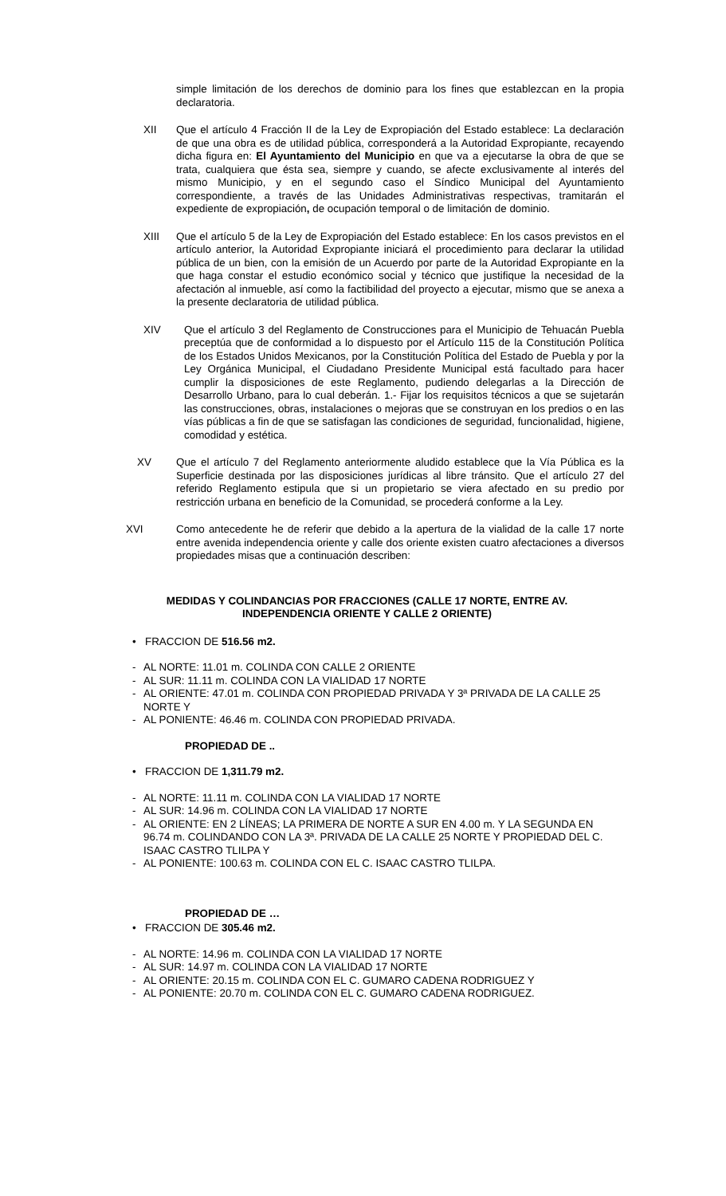simple limitación de los derechos de dominio para los fines que establezcan en la propia declaratoria.
XII Que el artículo 4 Fracción II de la Ley de Expropiación del Estado establece: La declaración de que una obra es de utilidad pública, corresponderá a la Autoridad Expropiante, recayendo dicha figura en: El Ayuntamiento del Municipio en que va a ejecutarse la obra de que se trata, cualquiera que ésta sea, siempre y cuando, se afecte exclusivamente al interés del mismo Municipio, y en el segundo caso el Síndico Municipal del Ayuntamiento correspondiente, a través de las Unidades Administrativas respectivas, tramitarán el expediente de expropiación, de ocupación temporal o de limitación de dominio.
XIII Que el artículo 5 de la Ley de Expropiación del Estado establece: En los casos previstos en el artículo anterior, la Autoridad Expropiante iniciará el procedimiento para declarar la utilidad pública de un bien, con la emisión de un Acuerdo por parte de la Autoridad Expropiante en la que haga constar el estudio económico social y técnico que justifique la necesidad de la afectación al inmueble, así como la factibilidad del proyecto a ejecutar, mismo que se anexa a la presente declaratoria de utilidad pública.
XIV Que el artículo 3 del Reglamento de Construcciones para el Municipio de Tehuacán Puebla preceptúa que de conformidad a lo dispuesto por el Artículo 115 de la Constitución Política de los Estados Unidos Mexicanos, por la Constitución Política del Estado de Puebla y por la Ley Orgánica Municipal, el Ciudadano Presidente Municipal está facultado para hacer cumplir la disposiciones de este Reglamento, pudiendo delegarlas a la Dirección de Desarrollo Urbano, para lo cual deberán. 1.- Fijar los requisitos técnicos a que se sujetarán las construcciones, obras, instalaciones o mejoras que se construyan en los predios o en las vías públicas a fin de que se satisfagan las condiciones de seguridad, funcionalidad, higiene, comodidad y estética.
XV Que el artículo 7 del Reglamento anteriormente aludido establece que la Vía Pública es la Superficie destinada por las disposiciones jurídicas al libre tránsito. Que el artículo 27 del referido Reglamento estipula que si un propietario se viera afectado en su predio por restricción urbana en beneficio de la Comunidad, se procederá conforme a la Ley.
XVI Como antecedente he de referir que debido a la apertura de la vialidad de la calle 17 norte entre avenida independencia oriente y calle dos oriente existen cuatro afectaciones a diversos propiedades misas que a continuación describen:
MEDIDAS Y COLINDANCIAS POR FRACCIONES (CALLE 17 NORTE, ENTRE AV. INDEPENDENCIA ORIENTE Y CALLE 2 ORIENTE)
• FRACCION DE 516.56 m2.
- AL NORTE: 11.01 m. COLINDA CON CALLE 2 ORIENTE
- AL SUR: 11.11 m. COLINDA CON LA VIALIDAD 17 NORTE
- AL ORIENTE: 47.01 m. COLINDA CON PROPIEDAD PRIVADA Y 3ª PRIVADA DE LA CALLE 25 NORTE Y
- AL PONIENTE: 46.46 m. COLINDA CON PROPIEDAD PRIVADA.
PROPIEDAD DE ..
• FRACCION DE 1,311.79 m2.
- AL NORTE: 11.11 m. COLINDA CON LA VIALIDAD 17 NORTE
- AL SUR: 14.96 m. COLINDA CON LA VIALIDAD 17 NORTE
- AL ORIENTE: EN 2 LÍNEAS; LA PRIMERA DE NORTE A SUR EN 4.00 m. Y LA SEGUNDA EN 96.74 m. COLINDANDO CON LA 3ª. PRIVADA DE LA CALLE 25 NORTE Y PROPIEDAD DEL C. ISAAC CASTRO TLILPA Y
- AL PONIENTE: 100.63 m. COLINDA CON EL C. ISAAC CASTRO TLILPA.
PROPIEDAD DE …
• FRACCION DE 305.46 m2.
- AL NORTE: 14.96 m. COLINDA CON LA VIALIDAD 17 NORTE
- AL SUR: 14.97 m. COLINDA CON LA VIALIDAD 17 NORTE
- AL ORIENTE: 20.15 m. COLINDA CON EL C. GUMARO CADENA RODRIGUEZ Y
- AL PONIENTE: 20.70 m. COLINDA CON EL C. GUMARO CADENA RODRIGUEZ.